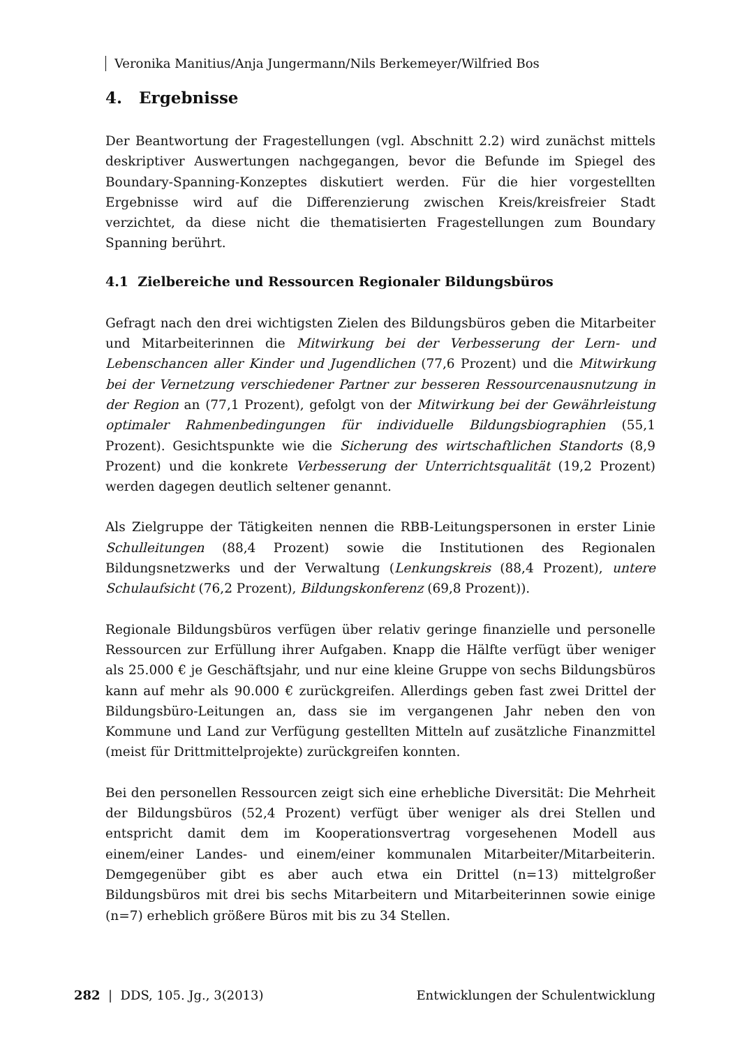Veronika Manitius/Anja Jungermann/Nils Berkemeyer/Wilfried Bos
4. Ergebnisse
Der Beantwortung der Fragestellungen (vgl. Abschnitt 2.2) wird zunächst mittels deskriptiver Auswertungen nachgegangen, bevor die Befunde im Spiegel des Boundary-Spanning-Konzeptes diskutiert werden. Für die hier vorgestellten Ergebnisse wird auf die Differenzierung zwischen Kreis/kreisfreier Stadt verzichtet, da diese nicht die thematisierten Fragestellungen zum Boundary Spanning berührt.
4.1 Zielbereiche und Ressourcen Regionaler Bildungsbüros
Gefragt nach den drei wichtigsten Zielen des Bildungsbüros geben die Mitarbeiter und Mitarbeiterinnen die Mitwirkung bei der Verbesserung der Lern- und Lebenschancen aller Kinder und Jugendlichen (77,6 Prozent) und die Mitwirkung bei der Vernetzung verschiedener Partner zur besseren Ressourcenausnutzung in der Region an (77,1 Prozent), gefolgt von der Mitwirkung bei der Gewährleistung optimaler Rahmenbedingungen für individuelle Bildungsbiographien (55,1 Prozent). Gesichtspunkte wie die Sicherung des wirtschaftlichen Standorts (8,9 Prozent) und die konkrete Verbesserung der Unterrichtsqualität (19,2 Prozent) werden dagegen deutlich seltener genannt.
Als Zielgruppe der Tätigkeiten nennen die RBB-Leitungspersonen in erster Linie Schulleitungen (88,4 Prozent) sowie die Institutionen des Regionalen Bildungsnetzwerks und der Verwaltung (Lenkungskreis (88,4 Prozent), untere Schulaufsicht (76,2 Prozent), Bildungskonferenz (69,8 Prozent)).
Regionale Bildungsbüros verfügen über relativ geringe finanzielle und personelle Ressourcen zur Erfüllung ihrer Aufgaben. Knapp die Hälfte verfügt über weniger als 25.000 € je Geschäftsjahr, und nur eine kleine Gruppe von sechs Bildungsbüros kann auf mehr als 90.000 € zurückgreifen. Allerdings geben fast zwei Drittel der Bildungsbüro-Leitungen an, dass sie im vergangenen Jahr neben den von Kommune und Land zur Verfügung gestellten Mitteln auf zusätzliche Finanzmittel (meist für Drittmittelprojekte) zurückgreifen konnten.
Bei den personellen Ressourcen zeigt sich eine erhebliche Diversität: Die Mehrheit der Bildungsbüros (52,4 Prozent) verfügt über weniger als drei Stellen und entspricht damit dem im Kooperationsvertrag vorgesehenen Modell aus einem/einer Landes- und einem/einer kommunalen Mitarbeiter/Mitarbeiterin. Demgegenüber gibt es aber auch etwa ein Drittel (n=13) mittelgroßer Bildungsbüros mit drei bis sechs Mitarbeitern und Mitarbeiterinnen sowie einige (n=7) erheblich größere Büros mit bis zu 34 Stellen.
282 | DDS, 105. Jg., 3(2013) Entwicklungen der Schulentwicklung